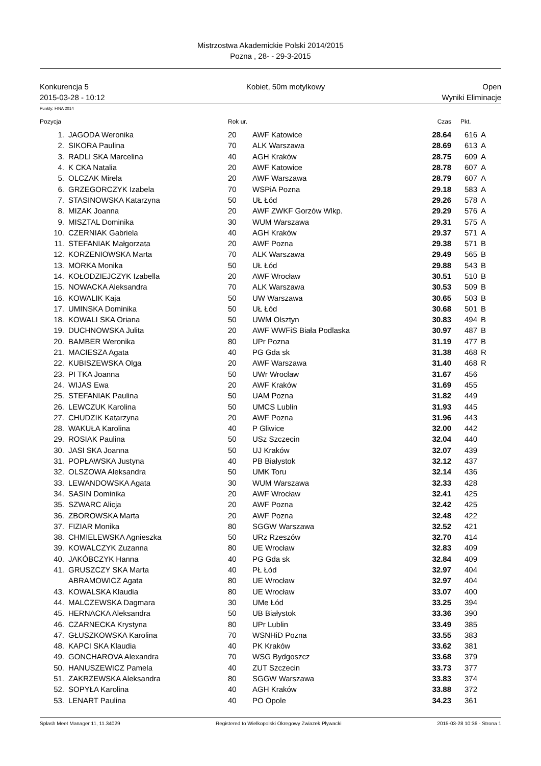Mistrzostwa Akademickie Polski 2014/2015
Pozna , 28- - 29-3-2015
Konkurencja 5 Kobiet, 50m motylkowy Open
2015-03-28 - 10:12 Wyniki Eliminacje
Punkty: FINA 2014
| Pozycja | | Rok ur. | | Czas | Pkt. | |
| --- | --- | --- | --- | --- | --- | --- |
| 1. | JAGODA Weronika | 20 | AWF Katowice | 28.64 | 616 | A |
| 2. | SIKORA Paulina | 70 | ALK Warszawa | 28.69 | 613 | A |
| 3. | RADLI SKA Marcelina | 40 | AGH Kraków | 28.75 | 609 | A |
| 4. | K CKA Natalia | 20 | AWF Katowice | 28.78 | 607 | A |
| 5. | OLCZAK Mirela | 20 | AWF Warszawa | 28.79 | 607 | A |
| 6. | GRZEGORCZYK Izabela | 70 | WSPiA Pozna | 29.18 | 583 | A |
| 7. | STASINOWSKA Katarzyna | 50 | UŁ Łód | 29.26 | 578 | A |
| 8. | MIZAK Joanna | 20 | AWF ZWKF Gorzów Wlkp. | 29.29 | 576 | A |
| 9. | MISZTAL Dominika | 30 | WUM Warszawa | 29.31 | 575 | A |
| 10. | CZERNIAK Gabriela | 40 | AGH Kraków | 29.37 | 571 | A |
| 11. | STEFANIAK Małgorzata | 20 | AWF Pozna | 29.38 | 571 | B |
| 12. | KORZENIOWSKA Marta | 70 | ALK Warszawa | 29.49 | 565 | B |
| 13. | MORKA Monika | 50 | UŁ Łód | 29.88 | 543 | B |
| 14. | KOŁODZIEJCZYK Izabella | 20 | AWF Wrocław | 30.51 | 510 | B |
| 15. | NOWACKA Aleksandra | 70 | ALK Warszawa | 30.53 | 509 | B |
| 16. | KOWALIK Kaja | 50 | UW Warszawa | 30.65 | 503 | B |
| 17. | UMINSKA Dominika | 50 | UŁ Łód | 30.68 | 501 | B |
| 18. | KOWALI SKA Oriana | 50 | UWM Olsztyn | 30.83 | 494 | B |
| 19. | DUCHNOWSKA Julita | 20 | AWF WWFiS Biała Podlaska | 30.97 | 487 | B |
| 20. | BAMBER Weronika | 80 | UPr Pozna | 31.19 | 477 | B |
| 21. | MACIESZA Agata | 40 | PG Gda sk | 31.38 | 468 | R |
| 22. | KUBISZEWSKA Olga | 20 | AWF Warszawa | 31.40 | 468 | R |
| 23. | PI TKA Joanna | 50 | UWr Wrocław | 31.67 | 456 | |
| 24. | WIJAS Ewa | 20 | AWF Kraków | 31.69 | 455 | |
| 25. | STEFANIAK Paulina | 50 | UAM Pozna | 31.82 | 449 | |
| 26. | LEWCZUK Karolina | 50 | UMCS Lublin | 31.93 | 445 | |
| 27. | CHUDZIK Katarzyna | 20 | AWF Pozna | 31.96 | 443 | |
| 28. | WAKUŁA Karolina | 40 | P Gliwice | 32.00 | 442 | |
| 29. | ROSIAK Paulina | 50 | USz Szczecin | 32.04 | 440 | |
| 30. | JASI SKA Joanna | 50 | UJ Kraków | 32.07 | 439 | |
| 31. | POPŁAWSKA Justyna | 40 | PB Białystok | 32.12 | 437 | |
| 32. | OLSZOWA Aleksandra | 50 | UMK Toru | 32.14 | 436 | |
| 33. | LEWANDOWSKA Agata | 30 | WUM Warszawa | 32.33 | 428 | |
| 34. | SASIN Dominika | 20 | AWF Wrocław | 32.41 | 425 | |
| 35. | SZWARC Alicja | 20 | AWF Pozna | 32.42 | 425 | |
| 36. | ZBOROWSKA Marta | 20 | AWF Pozna | 32.48 | 422 | |
| 37. | FIZIAR Monika | 80 | SGGW Warszawa | 32.52 | 421 | |
| 38. | CHMIELEWSKA Agnieszka | 50 | URz Rzeszów | 32.70 | 414 | |
| 39. | KOWALCZYK Zuzanna | 80 | UE Wrocław | 32.83 | 409 | |
| 40. | JAKÓBCZYK Hanna | 40 | PG Gda sk | 32.84 | 409 | |
| 41. | GRUSZCZY SKA Marta | 40 | PŁ Łód | 32.97 | 404 | |
| | ABRAMOWICZ Agata | 80 | UE Wrocław | 32.97 | 404 | |
| 43. | KOWALSKA Klaudia | 80 | UE Wrocław | 33.07 | 400 | |
| 44. | MALCZEWSKA Dagmara | 30 | UMe Łód | 33.25 | 394 | |
| 45. | HERNACKA Aleksandra | 50 | UB Białystok | 33.36 | 390 | |
| 46. | CZARNECKA Krystyna | 80 | UPr Lublin | 33.49 | 385 | |
| 47. | GŁUSZKOWSKA Karolina | 70 | WSNHiD Pozna | 33.55 | 383 | |
| 48. | KAPCI SKA Klaudia | 40 | PK Kraków | 33.62 | 381 | |
| 49. | GONCHAROVA Alexandra | 70 | WSG Bydgoszcz | 33.68 | 379 | |
| 50. | HANUSZEWICZ Pamela | 40 | ZUT Szczecin | 33.73 | 377 | |
| 51. | ZAKRZEWSKA Aleksandra | 80 | SGGW Warszawa | 33.83 | 374 | |
| 52. | SOPYŁA Karolina | 40 | AGH Kraków | 33.88 | 372 | |
| 53. | LENART Paulina | 40 | PO Opole | 34.23 | 361 | |
Splash Meet Manager 11, 11.34029 Registered to Wielkopolski Okregowy Zwiazek Plywacki 2015-03-28 10:36 - Strona 1